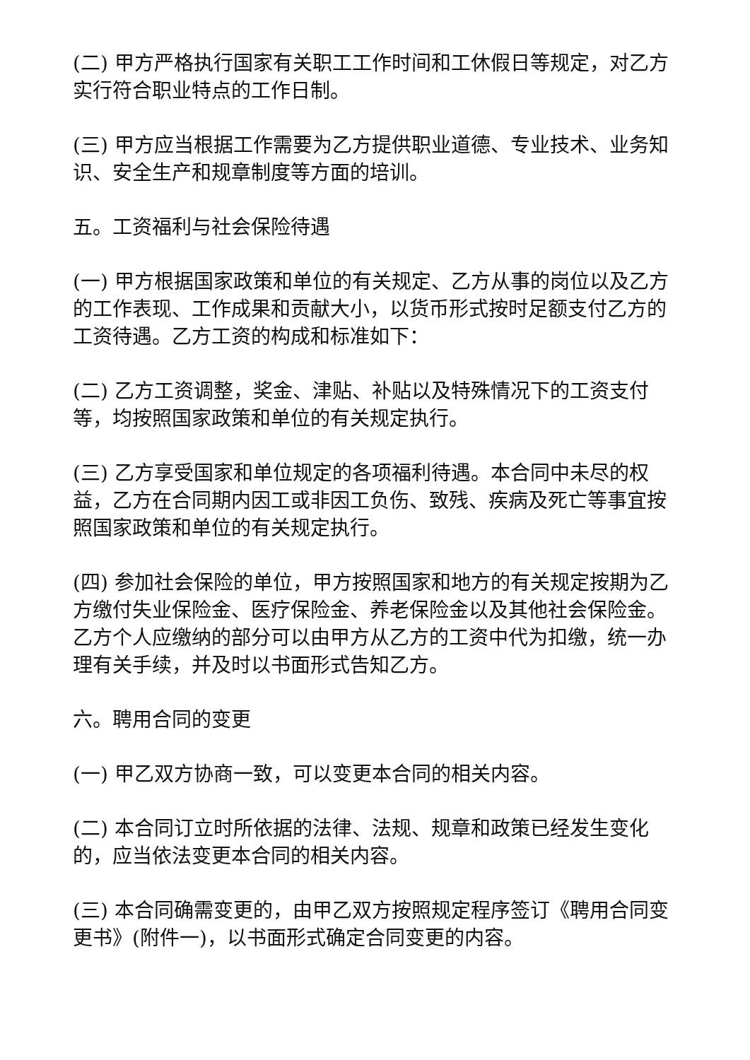(二) 甲方严格执行国家有关职工工作时间和工休假日等规定，对乙方实行符合职业特点的工作日制。
(三) 甲方应当根据工作需要为乙方提供职业道德、专业技术、业务知识、安全生产和规章制度等方面的培训。
五。工资福利与社会保险待遇
(一) 甲方根据国家政策和单位的有关规定、乙方从事的岗位以及乙方的工作表现、工作成果和贡献大小，以货币形式按时足额支付乙方的工资待遇。乙方工资的构成和标准如下：
(二) 乙方工资调整，奖金、津贴、补贴以及特殊情况下的工资支付等，均按照国家政策和单位的有关规定执行。
(三) 乙方享受国家和单位规定的各项福利待遇。本合同中未尽的权益，乙方在合同期内因工或非因工负伤、致残、疾病及死亡等事宜按照国家政策和单位的有关规定执行。
(四) 参加社会保险的单位，甲方按照国家和地方的有关规定按期为乙方缴付失业保险金、医疗保险金、养老保险金以及其他社会保险金。乙方个人应缴纳的部分可以由甲方从乙方的工资中代为扣缴，统一办理有关手续，并及时以书面形式告知乙方。
六。聘用合同的变更
(一) 甲乙双方协商一致，可以变更本合同的相关内容。
(二) 本合同订立时所依据的法律、法规、规章和政策已经发生变化的，应当依法变更本合同的相关内容。
(三) 本合同确需变更的，由甲乙双方按照规定程序签订《聘用合同变更书》(附件一)，以书面形式确定合同变更的内容。